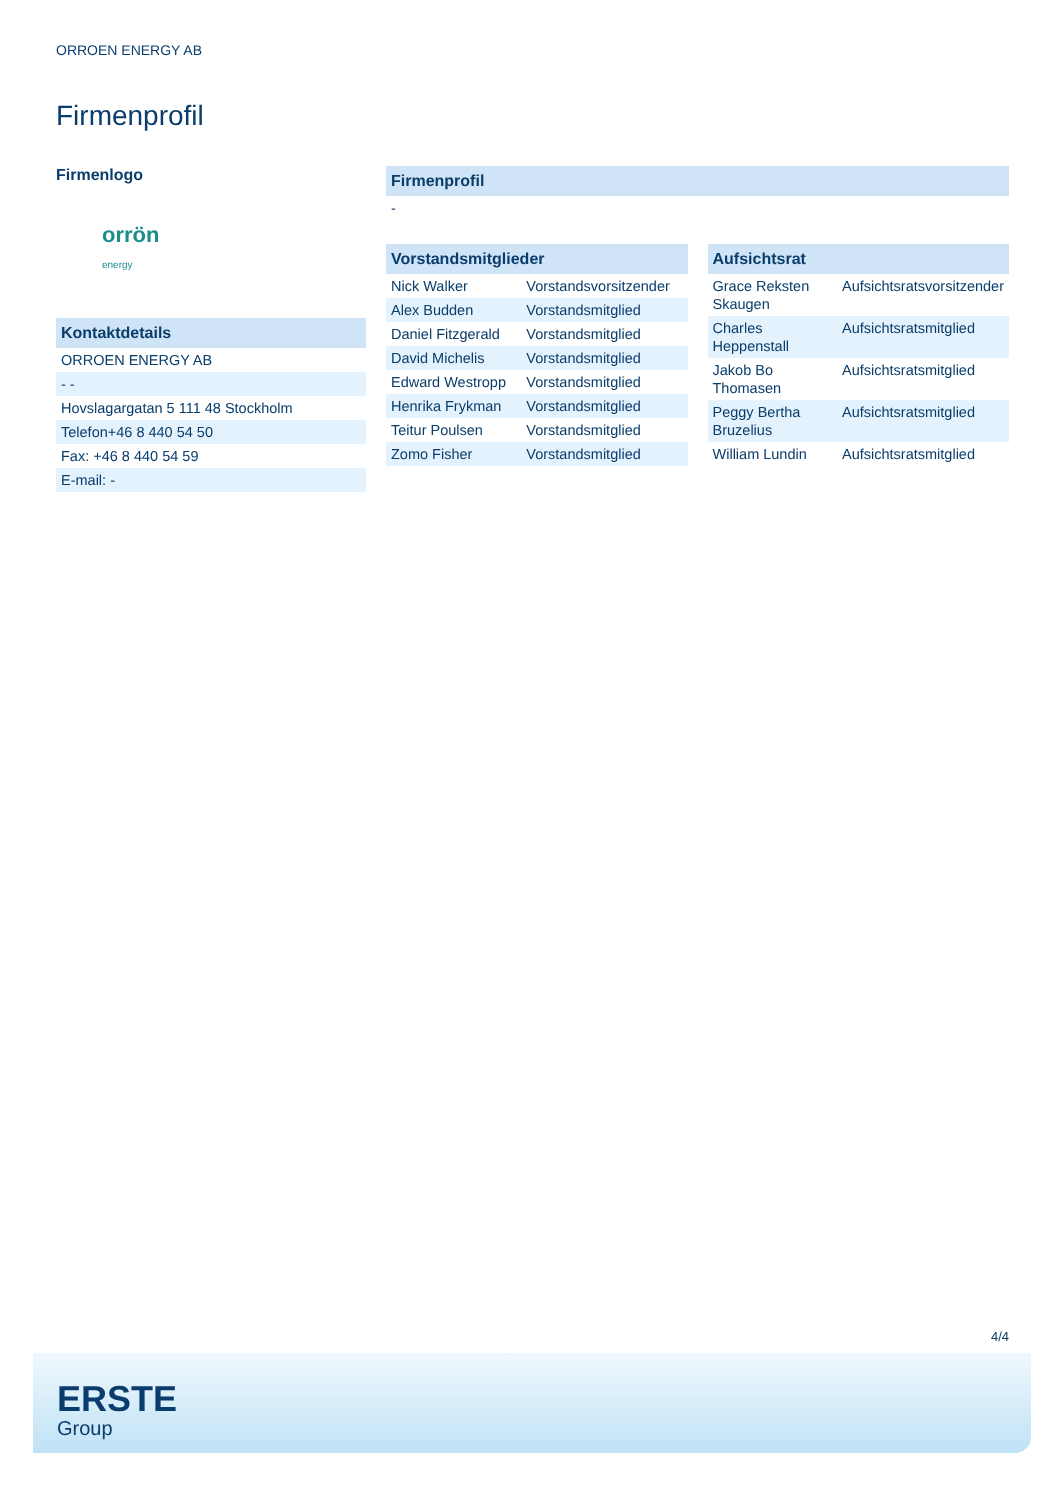ORROEN ENERGY AB
Firmenprofil
Firmenlogo
orrön
energy
| Kontaktdetails |
| --- |
| ORROEN ENERGY AB |
| - - |
| Hovslagargatan 5 111 48 Stockholm |
| Telefon+46 8 440 54 50 |
| Fax: +46 8 440 54 59 |
| E-mail: - |
| Firmenprofil |
| --- |
| - |
| Vorstandsmitglieder | |
| --- | --- |
| Nick Walker | Vorstandsvorsitzender |
| Alex Budden | Vorstandsmitglied |
| Daniel Fitzgerald | Vorstandsmitglied |
| David Michelis | Vorstandsmitglied |
| Edward Westropp | Vorstandsmitglied |
| Henrika Frykman | Vorstandsmitglied |
| Teitur Poulsen | Vorstandsmitglied |
| Zomo Fisher | Vorstandsmitglied |
| Aufsichtsrat | |
| --- | --- |
| Grace Reksten Skaugen | Aufsichtsratsvorsitzender |
| Charles Heppenstall | Aufsichtsratsmitglied |
| Jakob Bo Thomasen | Aufsichtsratsmitglied |
| Peggy Bertha Bruzelius | Aufsichtsratsmitglied |
| William Lundin | Aufsichtsratsmitglied |
4/4
ERSTE
Group